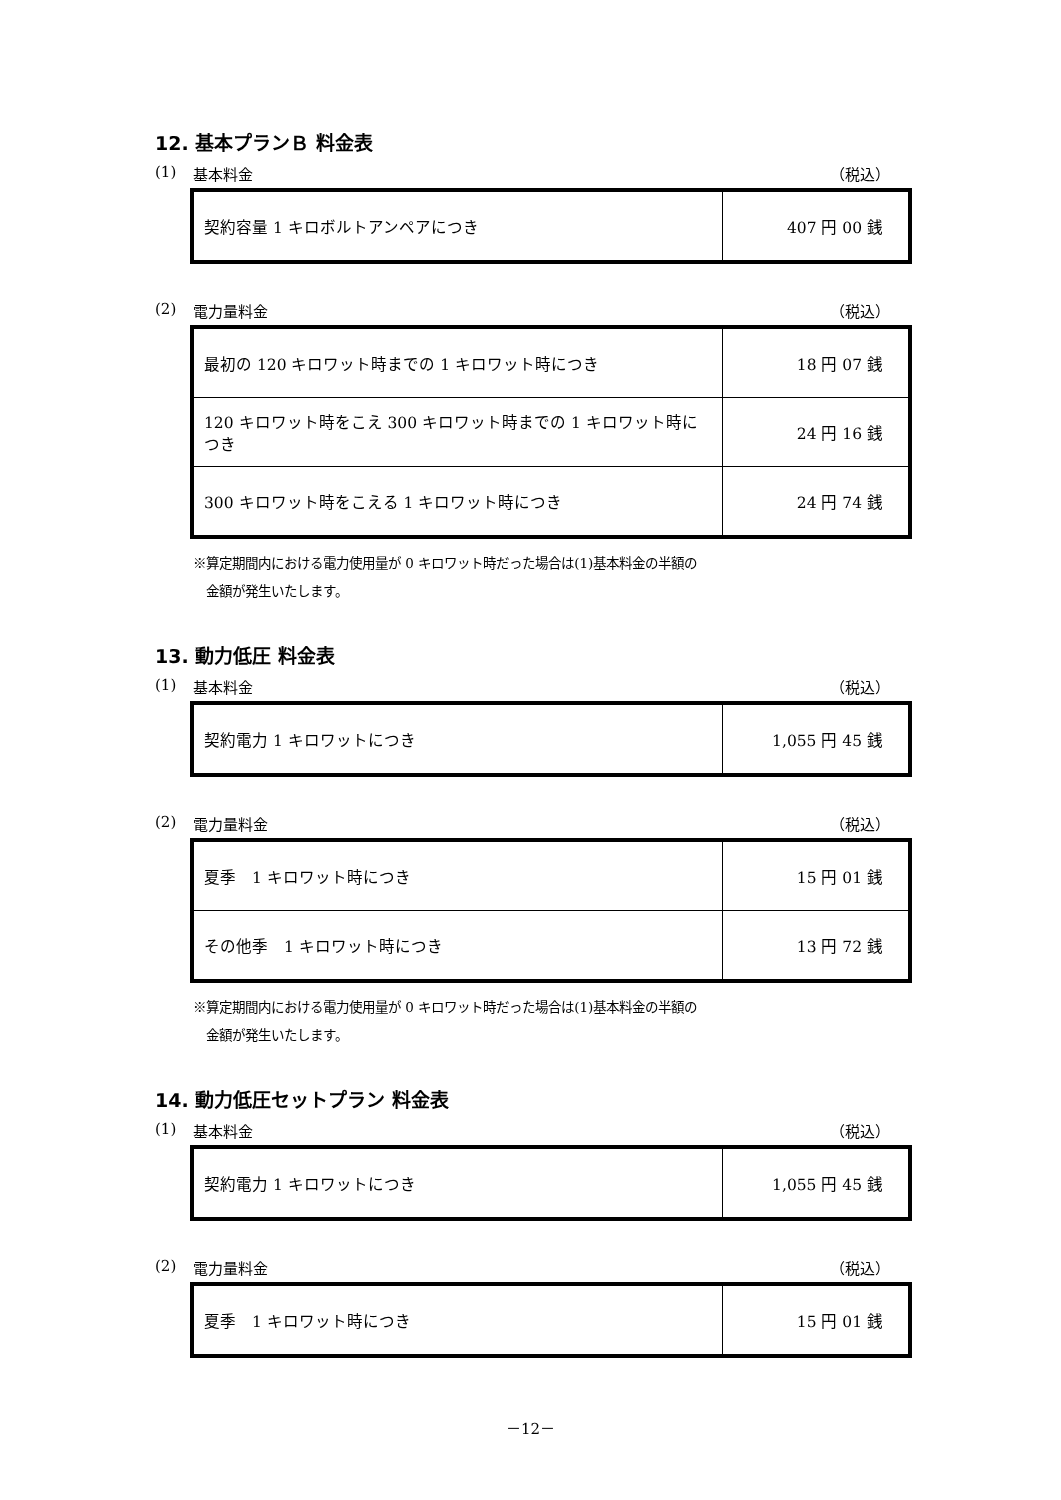12. 基本プランＢ 料金表
(1) 基本料金 （税込）
| 契約容量 1 キロボルトアンペアにつき | 407 円 00 銭 |
(2) 電力量料金 （税込）
| 最初の 120 キロワット時までの 1 キロワット時につき | 18 円 07 銭 |
| 120 キロワット時をこえ 300 キロワット時までの 1 キロワット時につき | 24 円 16 銭 |
| 300 キロワット時をこえる 1 キロワット時につき | 24 円 74 銭 |
※算定期間内における電力使用量が 0 キロワット時だった場合は(1)基本料金の半額の
　金額が発生いたします。
13. 動力低圧 料金表
(1) 基本料金 （税込）
| 契約電力 1 キロワットにつき | 1,055 円 45 銭 |
(2) 電力量料金 （税込）
| 夏季 1 キロワット時につき | 15 円 01 銭 |
| その他季 1 キロワット時につき | 13 円 72 銭 |
※算定期間内における電力使用量が 0 キロワット時だった場合は(1)基本料金の半額の
　金額が発生いたします。
14. 動力低圧セットプラン 料金表
(1) 基本料金 （税込）
| 契約電力 1 キロワットにつき | 1,055 円 45 銭 |
(2) 電力量料金 （税込）
| 夏季 1 キロワット時につき | 15 円 01 銭 |
－12－